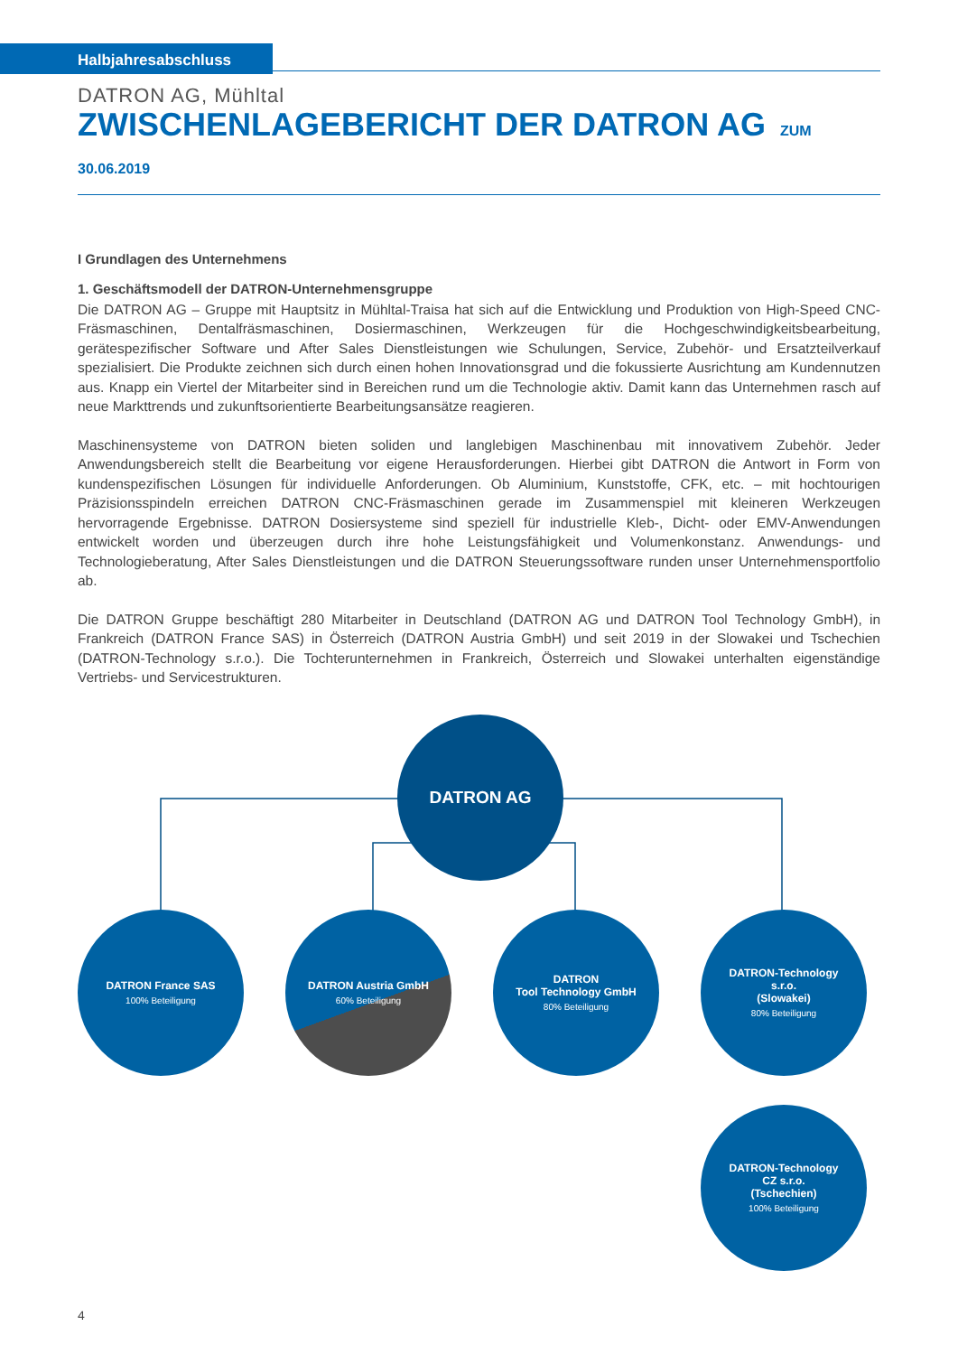Halbjahresabschluss
DATRON AG, Mühltal
ZWISCHENLAGEBERICHT DER DATRON AG ZUM 30.06.2019
I Grundlagen des Unternehmens
1. Geschäftsmodell der DATRON-Unternehmensgruppe
Die DATRON AG – Gruppe mit Hauptsitz in Mühltal-Traisa hat sich auf die Entwicklung und Produktion von High-Speed CNC-Fräsmaschinen, Dentalfräsmaschinen, Dosiermaschinen, Werkzeugen für die Hochgeschwindigkeitsbearbeitung, gerätespezifischer Software und After Sales Dienstleistungen wie Schulungen, Service, Zubehör- und Ersatzteilverkauf spezialisiert. Die Produkte zeichnen sich durch einen hohen Innovationsgrad und die fokussierte Ausrichtung am Kundennutzen aus. Knapp ein Viertel der Mitarbeiter sind in Bereichen rund um die Technologie aktiv. Damit kann das Unternehmen rasch auf neue Markttrends und zukunftsorientierte Bearbeitungsansätze reagieren.
Maschinensysteme von DATRON bieten soliden und langlebigen Maschinenbau mit innovativem Zubehör. Jeder Anwendungsbereich stellt die Bearbeitung vor eigene Herausforderungen. Hierbei gibt DATRON die Antwort in Form von kundenspezifischen Lösungen für individuelle Anforderungen. Ob Aluminium, Kunststoffe, CFK, etc. – mit hochtourigen Präzisionsspindeln erreichen DATRON CNC-Fräsmaschinen gerade im Zusammenspiel mit kleineren Werkzeugen hervorragende Ergebnisse. DATRON Dosiersysteme sind speziell für industrielle Kleb-, Dicht- oder EMV-Anwendungen entwickelt worden und überzeugen durch ihre hohe Leistungsfähigkeit und Volumenkonstanz. Anwendungs- und Technologieberatung, After Sales Dienstleistungen und die DATRON Steuerungssoftware runden unser Unternehmensportfolio ab.
Die DATRON Gruppe beschäftigt 280 Mitarbeiter in Deutschland (DATRON AG und DATRON Tool Technology GmbH), in Frankreich (DATRON France SAS) in Österreich (DATRON Austria GmbH) und seit 2019 in der Slowakei und Tschechien (DATRON-Technology s.r.o.). Die Tochterunternehmen in Frankreich, Österreich und Slowakei unterhalten eigenständige Vertriebs- und Servicestrukturen.
DATRON AG
DATRON France SAS
100% Beteiligung
DATRON Austria GmbH
60% Beteiligung
DATRON
Tool Technology GmbH
80% Beteiligung
DATRON-Technology
s.r.o.
(Slowakei)
80% Beteiligung
DATRON-Technology
CZ s.r.o.
(Tschechien)
100% Beteiligung
4